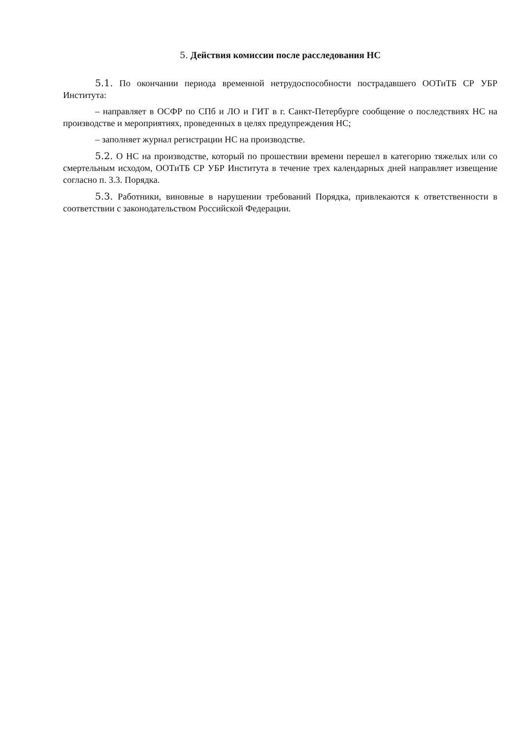5. Действия комиссии после расследования НС
5.1. По окончании периода временной нетрудоспособности пострадавшего ООТиТБ СР УБР Института:
– направляет в ОСФР по СПб и ЛО и ГИТ в г. Санкт-Петербурге сообщение о последствиях НС на производстве и мероприятиях, проведенных в целях предупреждения НС;
– заполняет журнал регистрации НС на производстве.
5.2. О НС на производстве, который по прошествии времени перешел в категорию тяжелых или со смертельным исходом, ООТиТБ СР УБР Института в течение трех календарных дней направляет извещение согласно п. 3.3. Порядка.
5.3. Работники, виновные в нарушении требований Порядка, привлекаются к ответственности в соответствии с законодательством Российской Федерации.